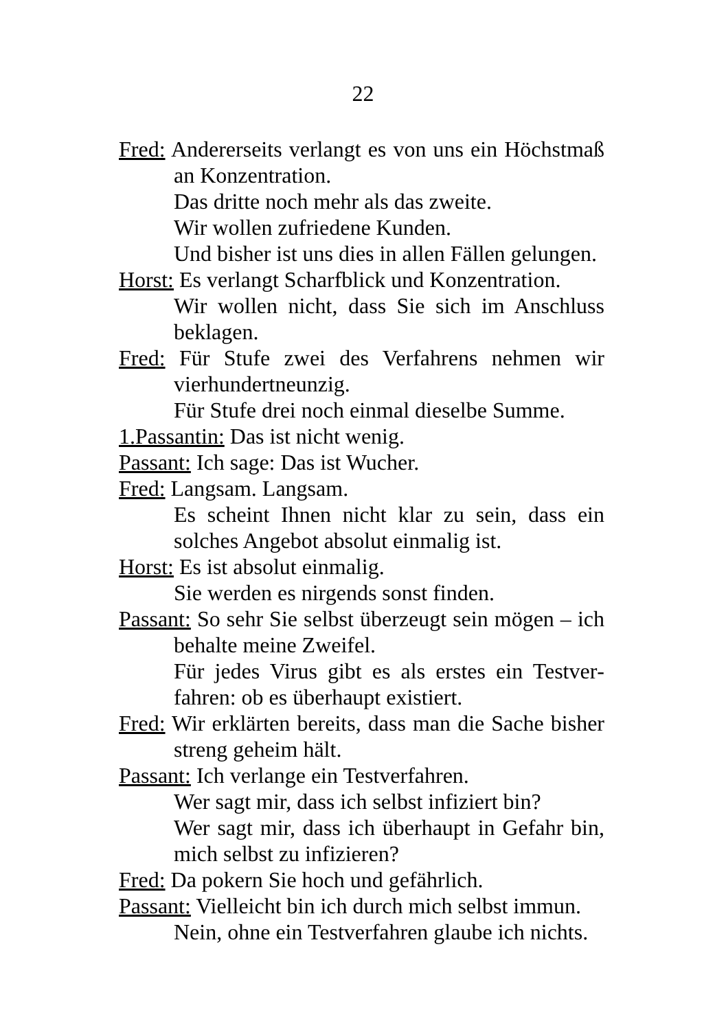22
Fred: Andererseits verlangt es von uns ein Höchst­maß an Konzentration.
Das dritte noch mehr als das zweite.
Wir wollen zufriedene Kunden.
Und bisher ist uns dies in allen Fällen gelun­gen.
Horst: Es verlangt Scharfblick und Konzentration.
Wir wollen nicht, dass Sie sich im Anschluss beklagen.
Fred: Für Stufe zwei des Verfahrens nehmen wir vierhundertneunzig.
Für Stufe drei noch einmal dieselbe Summe.
1.Passantin: Das ist nicht wenig.
Passant: Ich sage: Das ist Wucher.
Fred: Langsam. Langsam.
Es scheint Ihnen nicht klar zu sein, dass ein solches Angebot absolut einmalig ist.
Horst: Es ist absolut einmalig.
Sie werden es nirgends sonst finden.
Passant: So sehr Sie selbst überzeugt sein mögen – ich behalte meine Zweifel.
Für jedes Virus gibt es als erstes ein Testver­fahren: ob es überhaupt existiert.
Fred: Wir erklärten bereits, dass man die Sache bis­her streng geheim hält.
Passant: Ich verlange ein Testverfahren.
Wer sagt mir, dass ich selbst infiziert bin?
Wer sagt mir, dass ich überhaupt in Gefahr bin, mich selbst zu infizieren?
Fred: Da pokern Sie hoch und gefährlich.
Passant: Vielleicht bin ich durch mich selbst immun.
Nein, ohne ein Testverfahren glaube ich nichts.